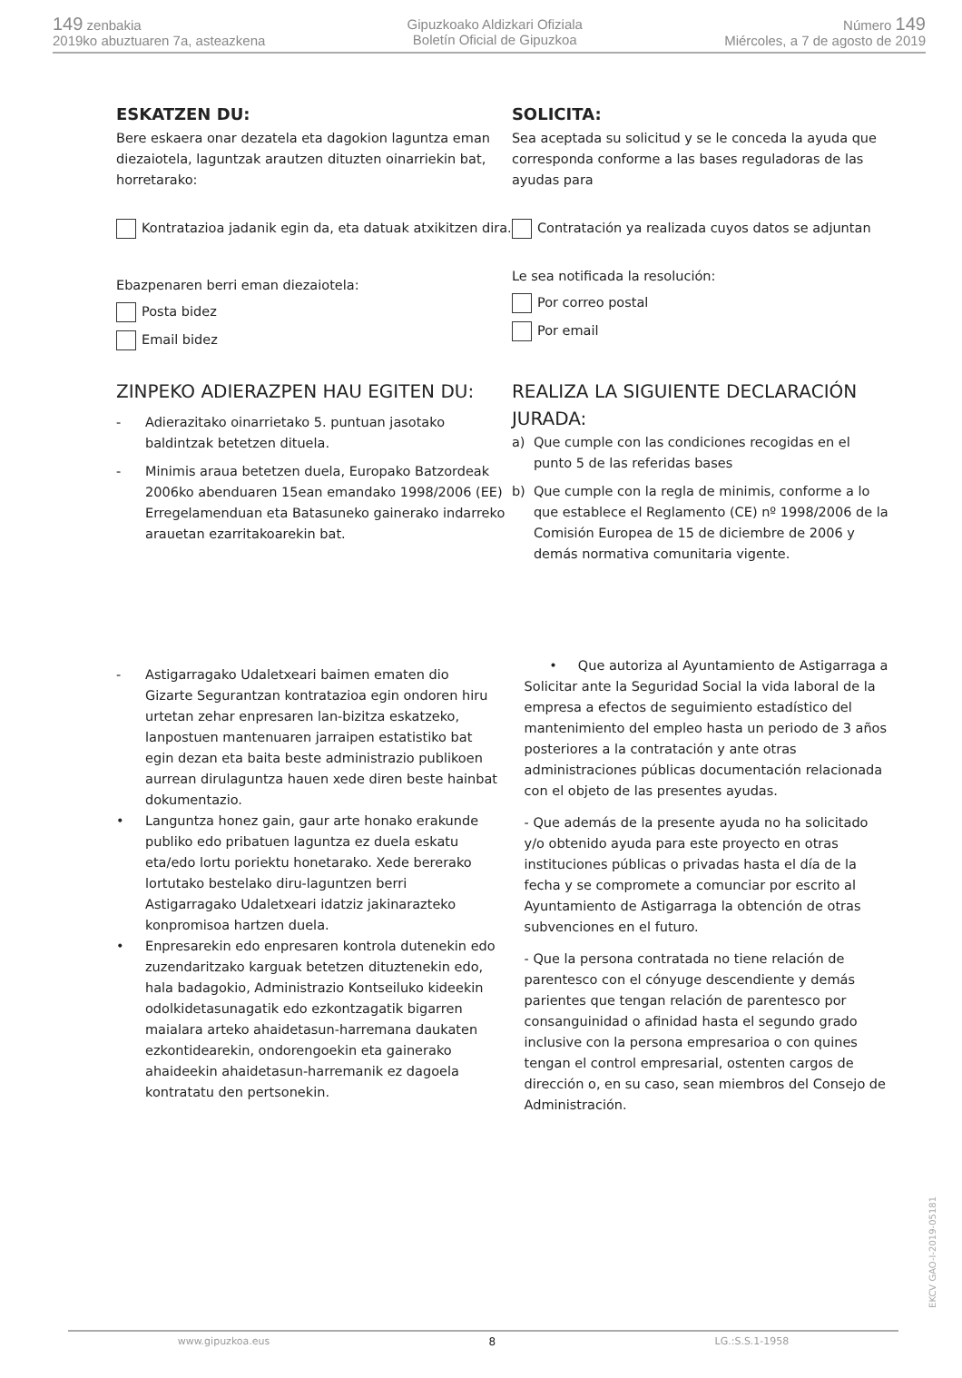149 zenbakia
2019ko abuztuaren 7a, asteazkena
Gipuzkoako Aldizkari Ofiziala
Boletín Oficial de Gipuzkoa
Número 149
Miércoles, a 7 de agosto de 2019
ESKATZEN DU:
Bere eskaera onar dezatela eta dagokion laguntza eman diezaiotela, laguntzak arautzen dituzten oinarriekin bat, horretarako:
Kontratazioa jadanik egin da, eta datuak atxikitzen dira.
Ebazpenaren berri eman diezaiotela:
Posta bidez
Email bidez
ZINPEKO ADIERAZPEN HAU EGITEN DU:
- Adierazitako oinarrietako 5. puntuan jasotako baldintzak betetzen dituela.
- Minimis araua betetzen duela, Europako Batzordeak 2006ko abenduaren 15ean emandako 1998/2006 (EE) Erregelamenduan eta Batasuneko gainerako indarreko arauetan ezarritakoarekin bat.
SOLICITA:
Sea aceptada su solicitud y se le conceda la ayuda que corresponda conforme a las bases reguladoras de las ayudas para
Contratación ya realizada cuyos datos se adjuntan
Le sea notificada la resolución:
Por correo postal
Por email
REALIZA LA SIGUIENTE DECLARACIÓN JURADA:
a) Que cumple con las condiciones recogidas en el punto 5 de las referidas bases
b) Que cumple con la regla de minimis, conforme a lo que establece el Reglamento (CE) nº 1998/2006 de la Comisión Europea de 15 de diciembre de 2006 y demás normativa comunitaria vigente.
- Astigarragako Udaletxeari baimen ematen dio Gizarte Segurantzan kontratazioa egin ondoren hiru urtetan zehar enpresaren lan-bizitza eskatzeko, lanpostuen mantenuaren jarraipen estatistiko bat egin dezan eta baita beste administrazio publikoen aurrean dirulaguntza hauen xede diren beste hainbat dokumentazio.
• Languntza honez gain, gaur arte honako erakunde publiko edo pribatuen laguntza ez duela eskatu eta/edo lortu poriektu honetarako. Xede bererako lortutako bestelako diru-laguntzen berri Astigarragako Udaletxeari idatziz jakinarazteko konpromisoa hartzen duela.
• Enpresarekin edo enpresaren kontrola dutenekin edo zuzendaritzako karguak betetzen dituztenekin edo, hala badagokio, Administrazio Kontseiluko kideekin odolkidetasunagatik edo ezkontzagatik bigarren maialara arteko ahaidetasun-harremana daukaten ezkontidearekin, ondorengoekin eta gainerako ahaideekin ahaidetasun-harremanik ez dagoela kontratatu den pertsonekin.
• Que autoriza al Ayuntamiento de Astigarraga a Solicitar ante la Seguridad Social la vida laboral de la empresa a efectos de seguimiento estadístico del mantenimiento del empleo hasta un periodo de 3 años posteriores a la contratación y ante otras administraciones públicas documentación relacionada con el objeto de las presentes ayudas.
- Que además de la presente ayuda no ha solicitado y/o obtenido ayuda para este proyecto en otras instituciones públicas o privadas hasta el día de la fecha y se compromete a comunciar por escrito al Ayuntamiento de Astigarraga la obtención de otras subvenciones en el futuro.
- Que la persona contratada no tiene relación de parentesco con el cónyuge descendiente y demás parientes que tengan relación de parentesco por consanguinidad o afinidad hasta el segundo grado inclusive con la persona empresarioa o con quines tengan el control empresarial, ostenten cargos de dirección o, en su caso, sean miembros del Consejo de Administración.
EKCV GAO-I-2019-05181
www.gipuzkoa.eus 8 LG.:S.S.1-1958